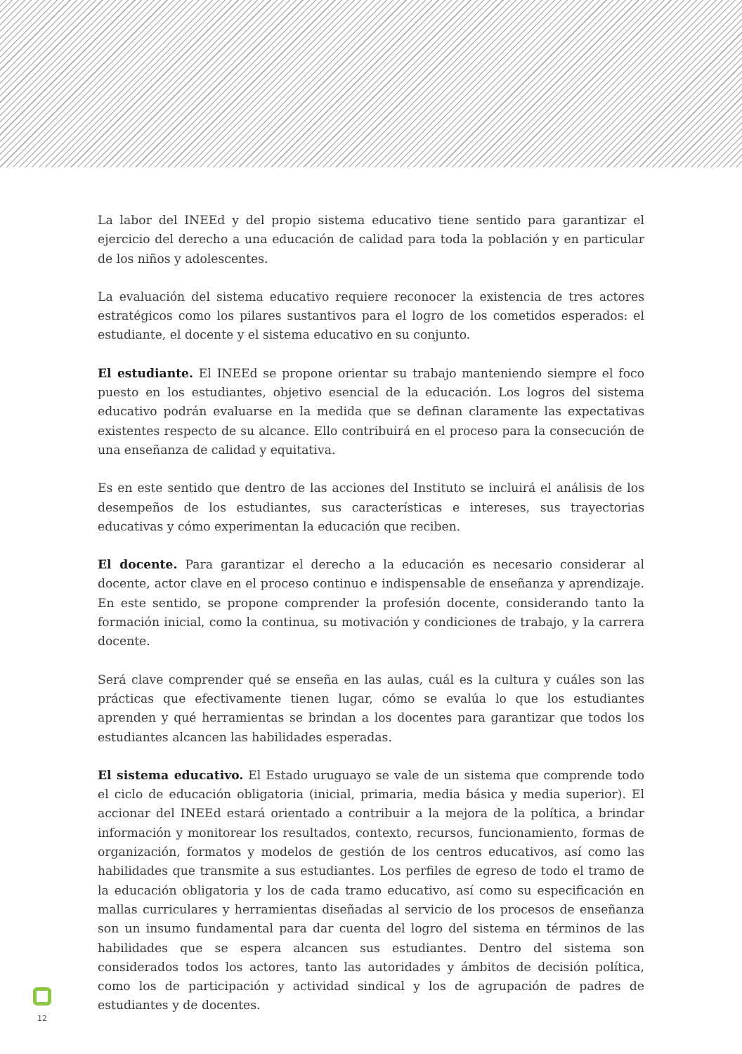La labor del INEEd y del propio sistema educativo tiene sentido para garantizar el ejercicio del derecho a una educación de calidad para toda la población y en particular de los niños y adolescentes.
La evaluación del sistema educativo requiere reconocer la existencia de tres actores estratégicos como los pilares sustantivos para el logro de los cometidos esperados: el estudiante, el docente y el sistema educativo en su conjunto.
El estudiante. El INEEd se propone orientar su trabajo manteniendo siempre el foco puesto en los estudiantes, objetivo esencial de la educación. Los logros del sistema educativo podrán evaluarse en la medida que se definan claramente las expectativas existentes respecto de su alcance. Ello contribuirá en el proceso para la consecución de una enseñanza de calidad y equitativa.
Es en este sentido que dentro de las acciones del Instituto se incluirá el análisis de los desempeños de los estudiantes, sus características e intereses, sus trayectorias educativas y cómo experimentan la educación que reciben.
El docente. Para garantizar el derecho a la educación es necesario considerar al docente, actor clave en el proceso continuo e indispensable de enseñanza y aprendizaje. En este sentido, se propone comprender la profesión docente, considerando tanto la formación inicial, como la continua, su motivación y condiciones de trabajo, y la carrera docente.
Será clave comprender qué se enseña en las aulas, cuál es la cultura y cuáles son las prácticas que efectivamente tienen lugar, cómo se evalúa lo que los estudiantes aprenden y qué herramientas se brindan a los docentes para garantizar que todos los estudiantes alcancen las habilidades esperadas.
El sistema educativo. El Estado uruguayo se vale de un sistema que comprende todo el ciclo de educación obligatoria (inicial, primaria, media básica y media superior). El accionar del INEEd estará orientado a contribuir a la mejora de la política, a brindar información y monitorear los resultados, contexto, recursos, funcionamiento, formas de organización, formatos y modelos de gestión de los centros educativos, así como las habilidades que transmite a sus estudiantes. Los perfiles de egreso de todo el tramo de la educación obligatoria y los de cada tramo educativo, así como su especificación en mallas curriculares y herramientas diseñadas al servicio de los procesos de enseñanza son un insumo fundamental para dar cuenta del logro del sistema en términos de las habilidades que se espera alcancen sus estudiantes. Dentro del sistema son considerados todos los actores, tanto las autoridades y ámbitos de decisión política, como los de participación y actividad sindical y los de agrupación de padres de estudiantes y de docentes.
12